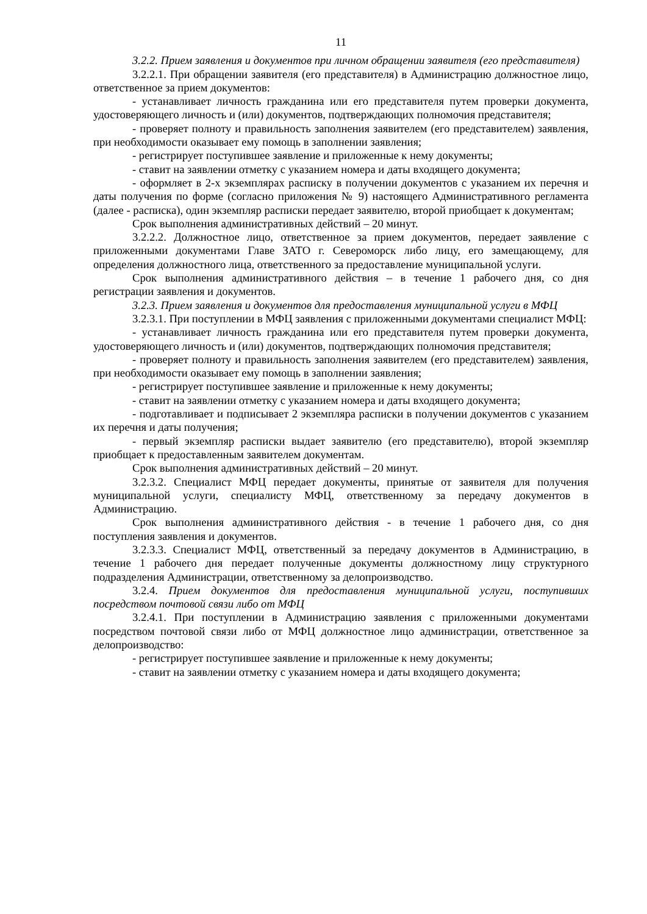11
3.2.2. Прием заявления и документов при личном обращении заявителя (его представителя)
3.2.2.1. При обращении заявителя (его представителя) в Администрацию должностное лицо, ответственное за прием документов:
- устанавливает личность гражданина или его представителя путем проверки документа, удостоверяющего личность и (или) документов, подтверждающих полномочия представителя;
- проверяет полноту и правильность заполнения заявителем (его представителем) заявления, при необходимости оказывает ему помощь в заполнении заявления;
- регистрирует поступившее заявление и приложенные к нему документы;
- ставит на заявлении отметку с указанием номера и даты входящего документа;
- оформляет в 2-х экземплярах расписку в получении документов с указанием их перечня и даты получения по форме (согласно приложения № 9) настоящего Административного регламента (далее - расписка), один экземпляр расписки передает заявителю, второй приобщает к документам;
Срок выполнения административных действий – 20 минут.
3.2.2.2. Должностное лицо, ответственное за прием документов, передает заявление с приложенными документами Главе ЗАТО г. Североморск либо лицу, его замещающему, для определения должностного лица, ответственного за предоставление муниципальной услуги.
Срок выполнения административного действия – в течение 1 рабочего дня, со дня регистрации заявления и документов.
3.2.3. Прием заявления и документов для предоставления муниципальной услуги в МФЦ
3.2.3.1. При поступлении в МФЦ заявления с приложенными документами специалист МФЦ:
- устанавливает личность гражданина или его представителя путем проверки документа, удостоверяющего личность и (или) документов, подтверждающих полномочия представителя;
- проверяет полноту и правильность заполнения заявителем (его представителем) заявления, при необходимости оказывает ему помощь в заполнении заявления;
- регистрирует поступившее заявление и приложенные к нему документы;
- ставит на заявлении отметку с указанием номера и даты входящего документа;
- подготавливает и подписывает 2 экземпляра расписки в получении документов с указанием их перечня и даты получения;
- первый экземпляр расписки выдает заявителю (его представителю), второй экземпляр приобщает к предоставленным заявителем документам.
Срок выполнения административных действий – 20 минут.
3.2.3.2. Специалист МФЦ передает документы, принятые от заявителя для получения муниципальной услуги, специалисту МФЦ, ответственному за передачу документов в Администрацию.
Срок выполнения административного действия - в течение 1 рабочего дня, со дня поступления заявления и документов.
3.2.3.3. Специалист МФЦ, ответственный за передачу документов в Администрацию, в течение 1 рабочего дня передает полученные документы должностному лицу структурного подразделения Администрации, ответственному за делопроизводство.
3.2.4. Прием документов для предоставления муниципальной услуги, поступивших посредством почтовой связи либо от МФЦ
3.2.4.1. При поступлении в Администрацию заявления с приложенными документами посредством почтовой связи либо от МФЦ должностное лицо администрации, ответственное за делопроизводство:
- регистрирует поступившее заявление и приложенные к нему документы;
- ставит на заявлении отметку с указанием номера и даты входящего документа;